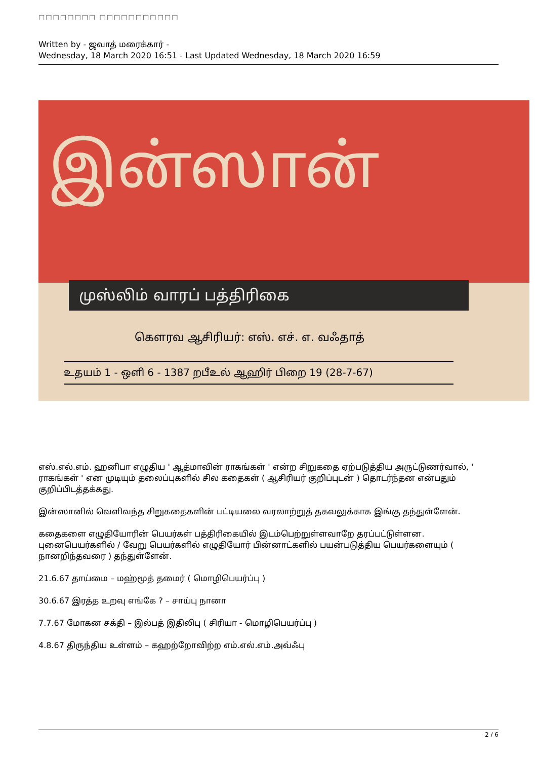□□□□□□□□ □□□□□□□□□□□
Written by - ஜவாத் மரைக்கார் -
Wednesday, 18 March 2020 16:51 - Last Updated Wednesday, 18 March 2020 16:59
இன்ஸான்
முஸ்லிம் வாரப் பத்திரிகை
கௌரவ ஆசிரியர்: எஸ். எச். எ. வஃதாத்
உதயம் 1 - ஒளி 6 - 1387 றபீஉல் ஆஹிர் பிறை 19 (28-7-67)
எஸ்.எல்.எம். ஹனிபா எழுதிய ' ஆத்மாவின் ராகங்கள் ' என்ற சிறுகதை ஏற்படுத்திய அருட்டுணர்வால், ' ராகங்கள் ' என முடியும் தலைப்புகளில் சில கதைகள் ( ஆசிரியர் குறிப்புடன் ) தொடர்ந்தன என்பதும் குறிப்பிடத்தக்கது.
இன்ஸானில் வெளிவந்த சிறுகதைகளின் பட்டியலை வரலாற்றுத் தகவலுக்காக இங்கு தந்துள்ளேன்.
கதைகளை எழுதியோரின் பெயர்கள் பத்திரிகையில் இடம்பெற்றுள்ளவாறே தரப்பட்டுள்ளன. புனைபெயர்களில் / வேறு பெயர்களில் எழுதியோர் பின்னாட்களில் பயன்படுத்திய பெயர்களையும் ( நானறிந்தவரை ) தந்துள்ளேன்.
21.6.67 தாய்மை – மஹ்மூத் தமைர் ( மொழிபெயர்ப்பு )
30.6.67 இரத்த உறவு எங்கே ? – சாய்பு நானா
7.7.67 மோகன சக்தி – இல்பத் இதிலிபு ( சிரியா - மொழிபெயர்ப்பு )
4.8.67 திருந்திய உள்ளம் – கஹற்றோவிற்ற எம்.எல்.எம்.அவ்ஃபு
2 / 6